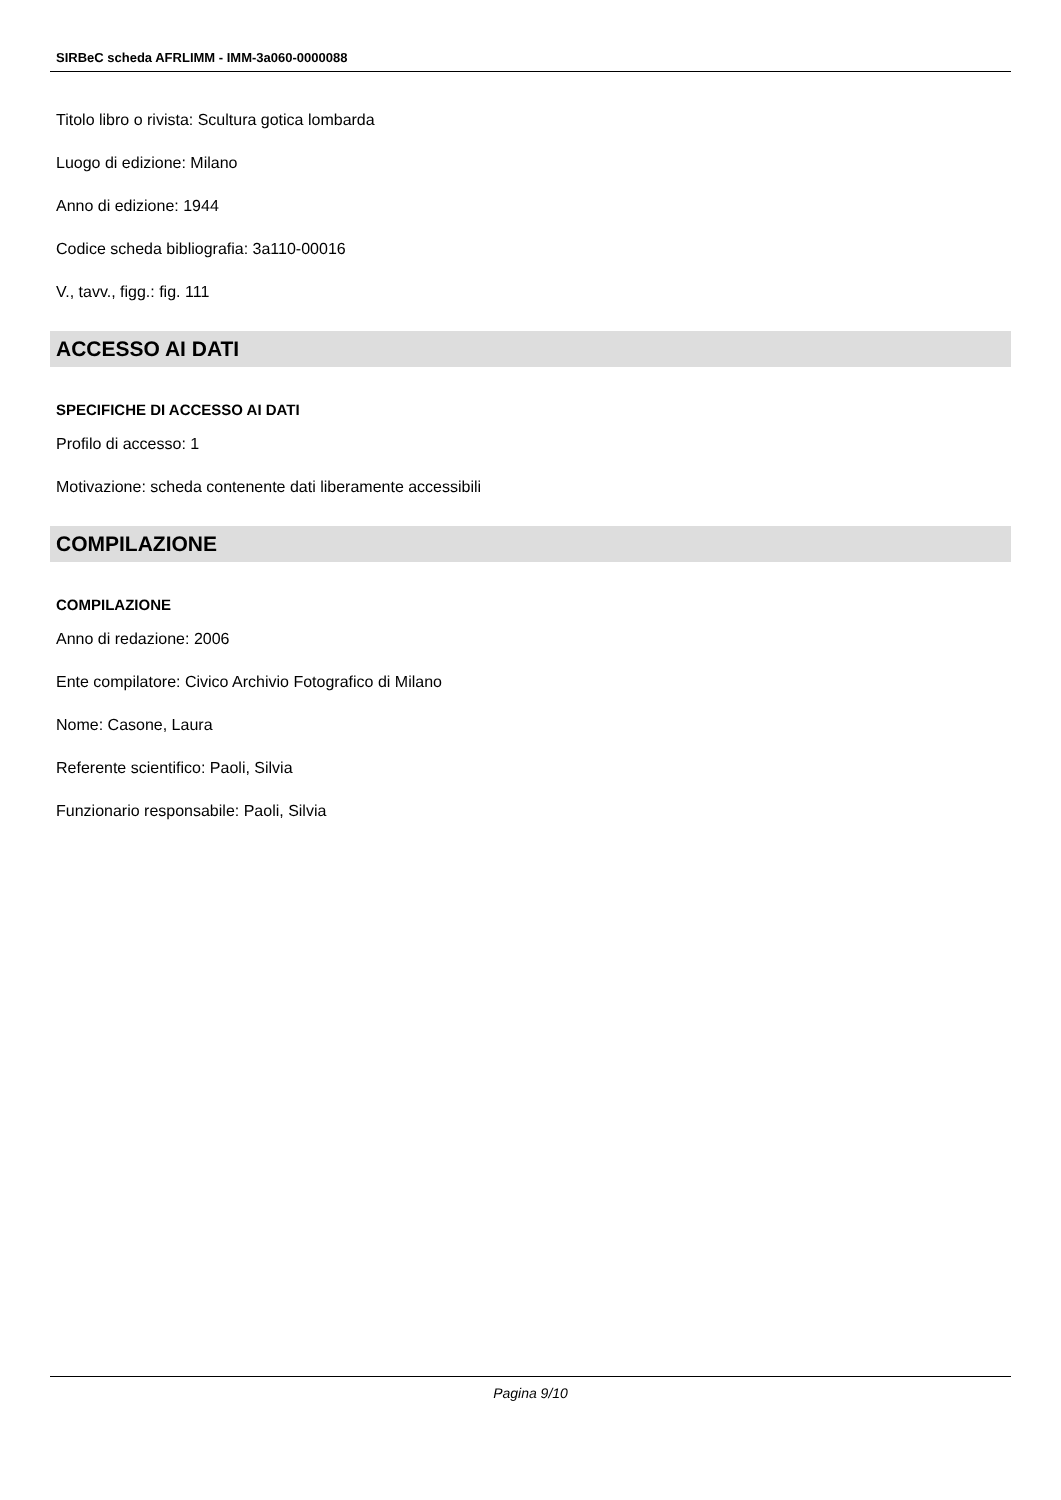SIRBeC scheda AFRLIMM - IMM-3a060-0000088
Titolo libro o rivista: Scultura gotica lombarda
Luogo di edizione: Milano
Anno di edizione: 1944
Codice scheda bibliografia: 3a110-00016
V., tavv., figg.: fig. 111
ACCESSO AI DATI
SPECIFICHE DI ACCESSO AI DATI
Profilo di accesso: 1
Motivazione: scheda contenente dati liberamente accessibili
COMPILAZIONE
COMPILAZIONE
Anno di redazione: 2006
Ente compilatore: Civico Archivio Fotografico di Milano
Nome: Casone, Laura
Referente scientifico: Paoli, Silvia
Funzionario responsabile: Paoli, Silvia
Pagina 9/10